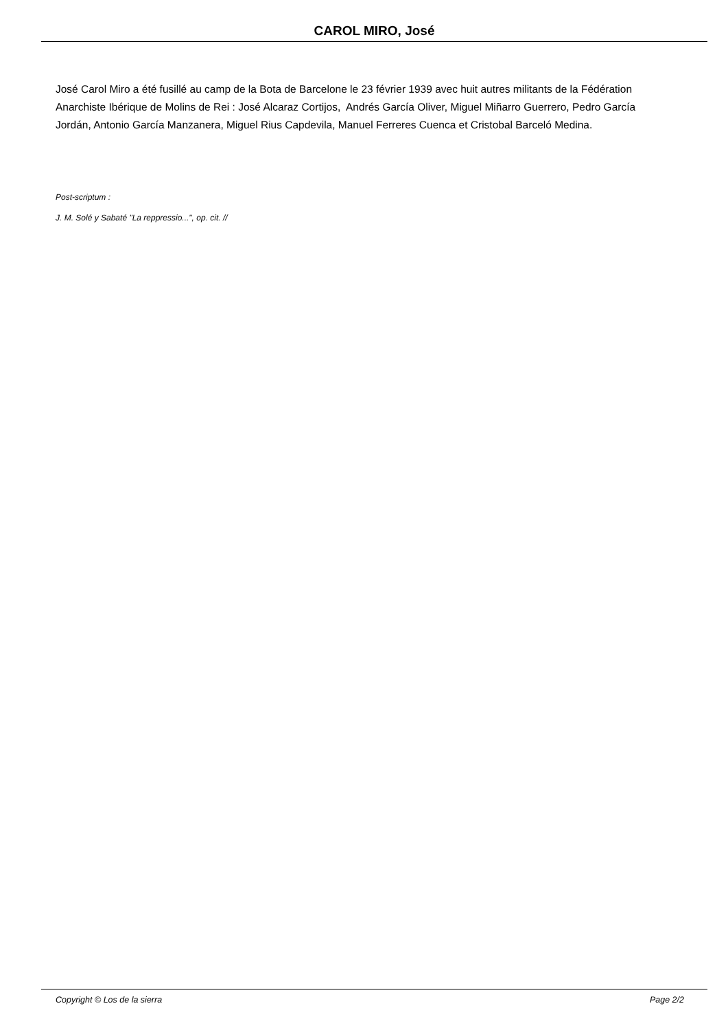CAROL MIRO, José
José Carol Miro a été fusillé au camp de la Bota de Barcelone le 23 février 1939 avec huit autres militants de la Fédération Anarchiste Ibérique de Molins de Rei : José Alcaraz Cortijos, Andrés García Oliver, Miguel Miñarro Guerrero, Pedro García Jordán, Antonio García Manzanera, Miguel Rius Capdevila, Manuel Ferreres Cuenca et Cristobal Barceló Medina.
Post-scriptum :
J. M. Solé y Sabaté "La reppressio...", op. cit. //
Copyright © Los de la sierra Page 2/2